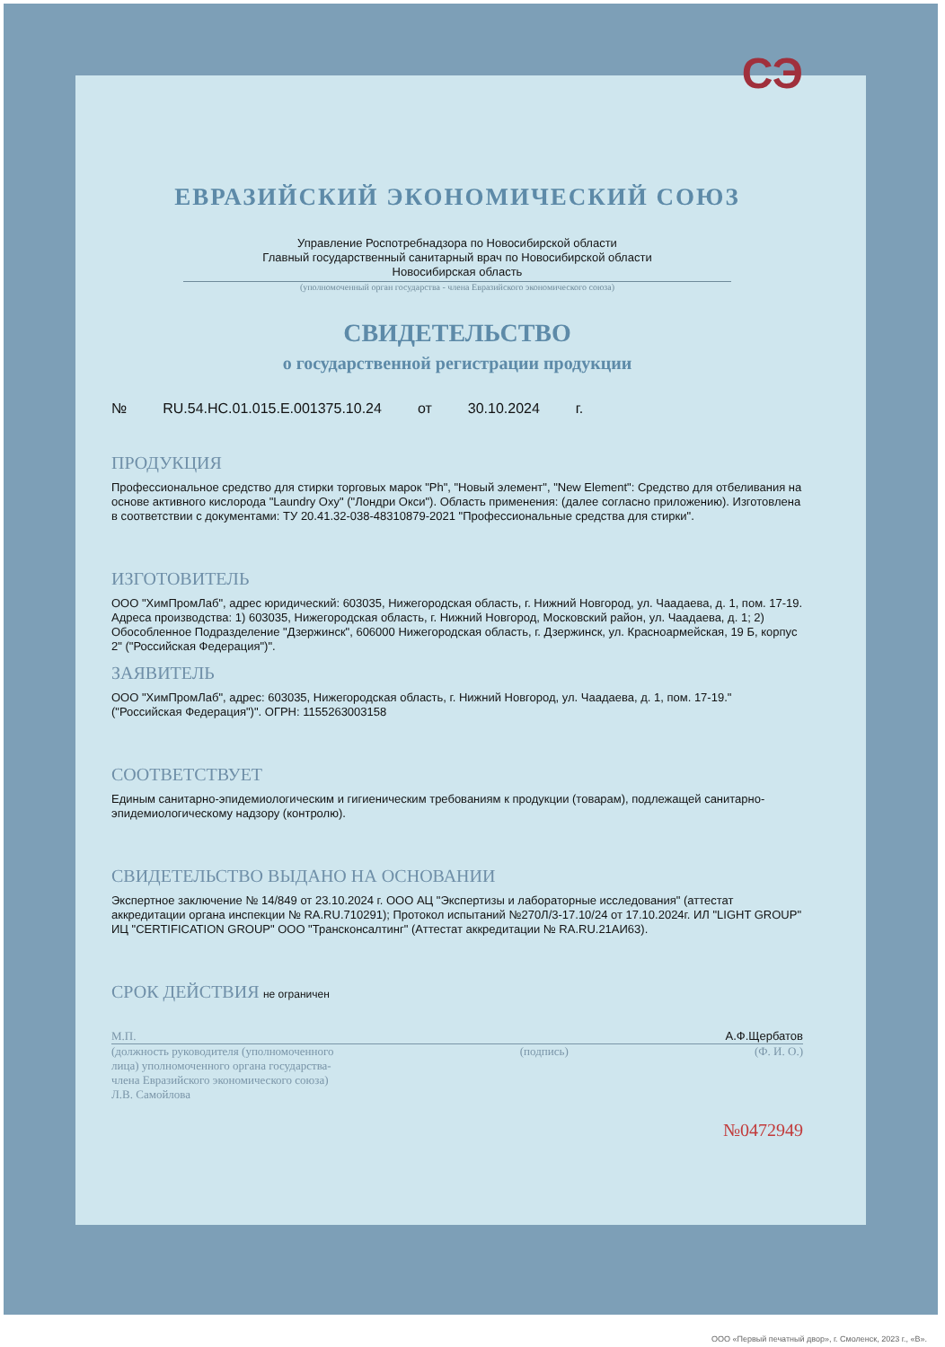СЭ
ЕВРАЗИЙСКИЙ ЭКОНОМИЧЕСКИЙ СОЮЗ
Управление Роспотребнадзора по Новосибирской области
Главный государственный санитарный врач по Новосибирской области
Новосибирская область
(уполномоченный орган государства - члена Евразийского экономического союза)
СВИДЕТЕЛЬСТВО
о государственной регистрации продукции
№ RU.54.НС.01.015.Е.001375.10.24 от 30.10.2024 г.
ПРОДУКЦИЯ
Профессиональное средство для стирки торговых марок "Ph", "Новый элемент", "New Element": Средство для отбеливания на основе активного кислорода "Laundry Oxy" ("Лондри Окси"). Область применения: (далее согласно приложению). Изготовлена в соответствии с документами: ТУ 20.41.32-038-48310879-2021 "Профессиональные средства для стирки".
ИЗГОТОВИТЕЛЬ
ООО "ХимПромЛаб", адрес юридический: 603035, Нижегородская область, г. Нижний Новгород, ул. Чаадаева, д. 1, пом. 17-19. Адреса производства: 1) 603035, Нижегородская область, г. Нижний Новгород, Московский район, ул. Чаадаева, д. 1; 2) Обособленное Подразделение "Дзержинск", 606000 Нижегородская область, г. Дзержинск, ул. Красноармейская, 19 Б, корпус 2" ("Российская Федерация")".
ЗАЯВИТЕЛЬ
ООО "ХимПромЛаб", адрес: 603035, Нижегородская область, г. Нижний Новгород, ул. Чаадаева, д. 1, пом. 17-19." ("Российская Федерация")". ОГРН: 1155263003158
СООТВЕТСТВУЕТ
Единым санитарно-эпидемиологическим и гигиеническим требованиям к продукции (товарам), подлежащей санитарно-эпидемиологическому надзору (контролю).
СВИДЕТЕЛЬСТВО ВЫДАНО НА ОСНОВАНИИ
Экспертное заключение № 14/849 от 23.10.2024 г. ООО АЦ "Экспертизы и лабораторные исследования" (аттестат аккредитации органа инспекции № RA.RU.710291); Протокол испытаний №270Л/3-17.10/24 от 17.10.2024г. ИЛ "LIGHT GROUP" ИЦ "CERTIFICATION GROUP" ООО "Трансконсалтинг" (Аттестат аккредитации № RA.RU.21АИ63).
СРОК ДЕЙСТВИЯ не ограничен
М.П. А.Ф.Щербатов
(должность руководителя (уполномоченного
лица) уполномоченного органа государства-
члена Евразийского экономического союза) (подпись) (Ф. И. О.)
Л.В. Самойлова
№0472949
ООО «Первый печатный двор», г. Смоленск, 2023 г., «В».